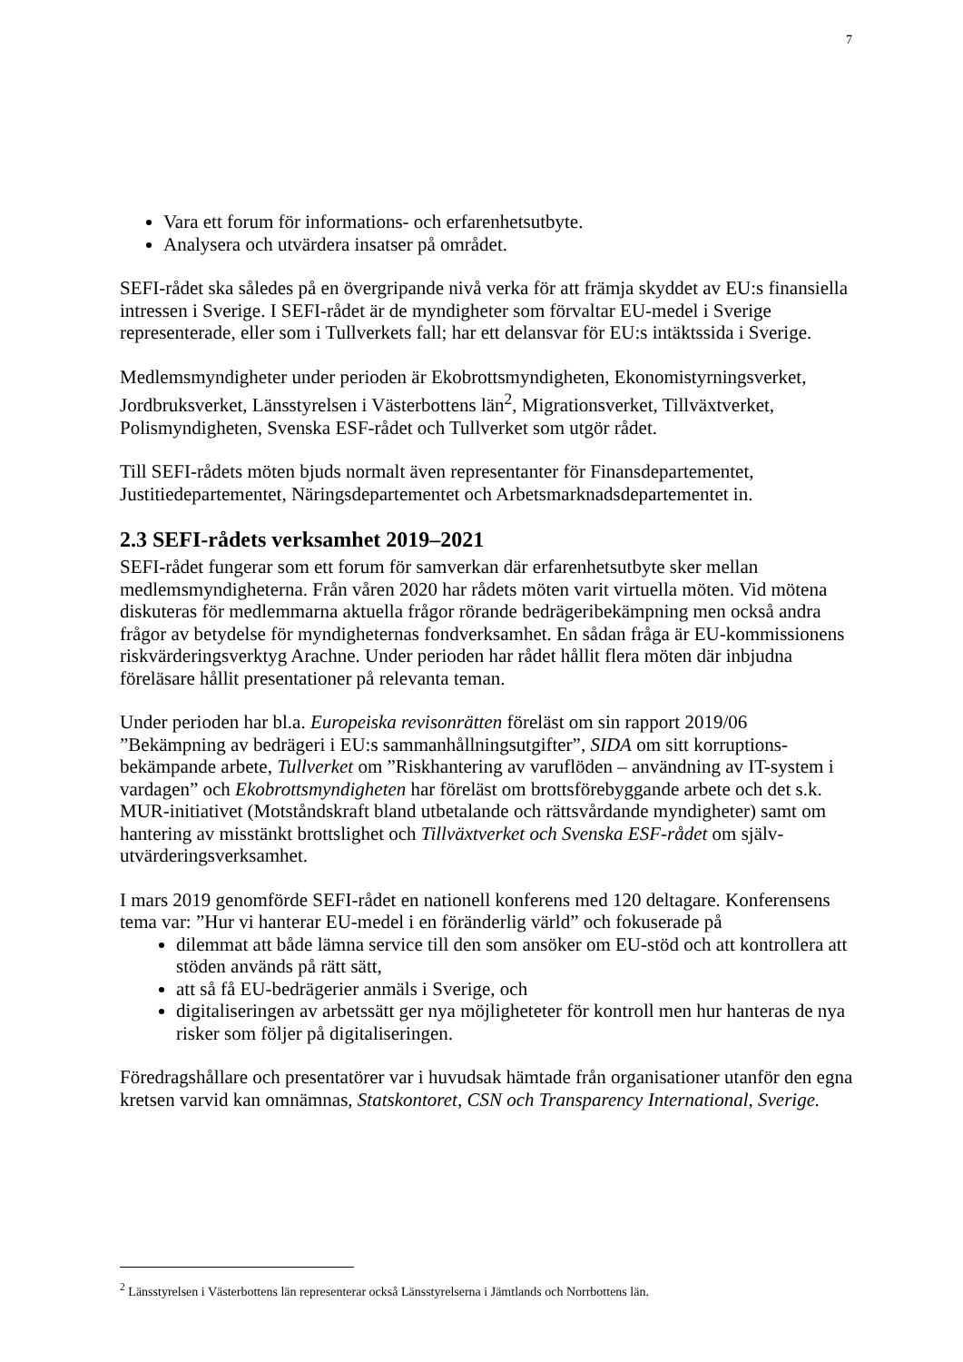7
Vara ett forum för informations- och erfarenhetsutbyte.
Analysera och utvärdera insatser på området.
SEFI-rådet ska således på en övergripande nivå verka för att främja skyddet av EU:s finansiella intressen i Sverige. I SEFI-rådet är de myndigheter som förvaltar EU-medel i Sverige representerade, eller som i Tullverkets fall; har ett delansvar för EU:s intäktssida i Sverige.
Medlemsmyndigheter under perioden är Ekobrottsmyndigheten, Ekonomistyrningsverket, Jordbruksverket, Länsstyrelsen i Västerbottens län<sup>2</sup>, Migrationsverket, Tillväxtverket, Polismyndigheten, Svenska ESF-rådet och Tullverket som utgör rådet.
Till SEFI-rådets möten bjuds normalt även representanter för Finansdepartementet, Justitiedepartementet, Näringsdepartementet och Arbetsmarknadsdepartementet in.
2.3 SEFI-rådets verksamhet 2019–2021
SEFI-rådet fungerar som ett forum för samverkan där erfarenhetsutbyte sker mellan medlemsmyndigheterna. Från våren 2020 har rådets möten varit virtuella möten. Vid mötena diskuteras för medlemmarna aktuella frågor rörande bedrägeribekämpning men också andra frågor av betydelse för myndigheternas fondverksamhet. En sådan fråga är EU-kommissionens riskvärderingsverktyg Arachne. Under perioden har rådet hållit flera möten där inbjudna föreläsare hållit presentationer på relevanta teman.
Under perioden har bl.a. Europeiska revisonrätten föreläst om sin rapport 2019/06 ”Bekämpning av bedrägeri i EU:s sammanhållningsutgifter”, SIDA om sitt korruptions-bekämpande arbete, Tullverket om ”Riskhantering av varuflöden – användning av IT-system i vardagen” och Ekobrottsmyndigheten har föreläst om brottsförebyggande arbete och det s.k. MUR-initiativet (Motståndskraft bland utbetalande och rättsvårdande myndigheter) samt om hantering av misstänkt brottslighet och Tillväxtverket och Svenska ESF-rådet om själv-utvärderingsverksamhet.
I mars 2019 genomförde SEFI-rådet en nationell konferens med 120 deltagare. Konferensens tema var: ”Hur vi hanterar EU-medel i en föränderlig värld” och fokuserade på
dilemmat att både lämna service till den som ansöker om EU-stöd och att kontrollera att stöden används på rätt sätt,
att så få EU-bedrägerier anmäls i Sverige, och
digitaliseringen av arbetssätt ger nya möjligheteter för kontroll men hur hanteras de nya risker som följer på digitaliseringen.
Föredragshållare och presentatörer var i huvudsak hämtade från organisationer utanför den egna kretsen varvid kan omnämnas, Statskontoret, CSN och Transparency International, Sverige.
<sup>2</sup> Länsstyrelsen i Västerbottens län representerar också Länsstyrelserna i Jämtlands och Norrbottens län.